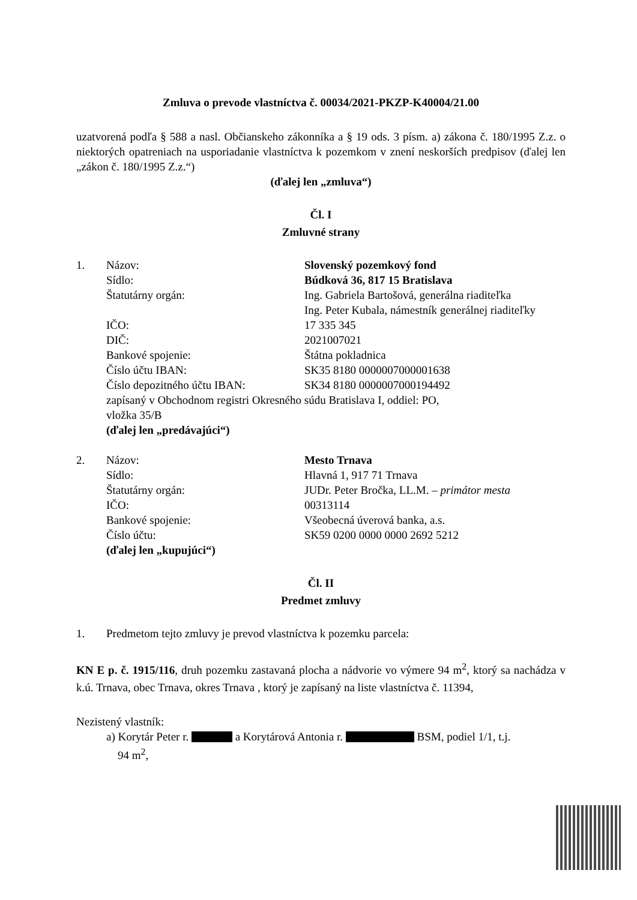Zmluva o prevode vlastníctva č. 00034/2021-PKZP-K40004/21.00
uzatvorená podľa § 588 a nasl. Občianskeho zákonníka a § 19 ods. 3 písm. a) zákona č. 180/1995 Z.z. o niektorých opatreniach na usporiadanie vlastníctva k pozemkom v znení neskorších predpisov (ďalej len „zákon č. 180/1995 Z.z.“)
(ďalej len „zmluva“)
Čl. I
Zmluvné strany
1. Názov: Slovenský pozemkový fond
Sídlo: Búdková 36, 817 15 Bratislava
Štatutárny orgán: Ing. Gabriela Bartošová, generálna riaditeľka
Ing. Peter Kubala, námestník generálnej riaditeľky
IČO: 17 335 345
DIČ: 2021007021
Bankové spojenie: Štátna pokladnica
Číslo účtu IBAN: SK35 8180 0000007000001638
Číslo depozitného účtu IBAN: SK34 8180 0000007000194492
zapísaný v Obchodnom registri Okresného súdu Bratislava I, oddiel: PO,
vložka 35/B
(ďalej len „predávajúci“)
2. Názov: Mesto Trnava
Sídlo: Hlavná 1, 917 71 Trnava
Štatutárny orgán: JUDr. Peter Bročka, LL.M. – primátor mesta
IČO: 00313114
Bankové spojenie: Všeobecná úverová banka, a.s.
Číslo účtu: SK59 0200 0000 0000 2692 5212
(ďalej len „kupujúci“)
Čl. II
Predmet zmluvy
1. Predmetom tejto zmluvy je prevod vlastníctva k pozemku parcela:
KN E p. č. 1915/116, druh pozemku zastavaná plocha a nádvorie vo výmere 94 m<sup>2</sup>, ktorý sa nachádza v k.ú. Trnava, obec Trnava, okres Trnava , ktorý je zapísaný na liste vlastníctva č. 11394,
Nezistený vlastník:
a) Korytár Peter r. a Korytárová Antonia r. BSM, podiel 1/1, t.j.
94 m<sup>2</sup>,